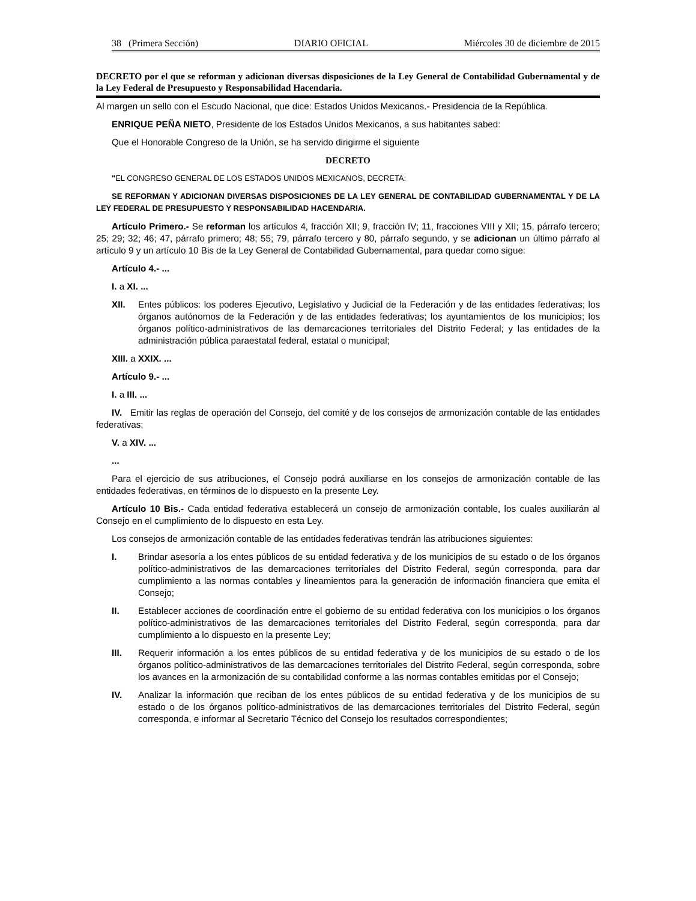38 (Primera Sección) DIARIO OFICIAL Miércoles 30 de diciembre de 2015
DECRETO por el que se reforman y adicionan diversas disposiciones de la Ley General de Contabilidad Gubernamental y de la Ley Federal de Presupuesto y Responsabilidad Hacendaria.
Al margen un sello con el Escudo Nacional, que dice: Estados Unidos Mexicanos.- Presidencia de la República.
ENRIQUE PEÑA NIETO, Presidente de los Estados Unidos Mexicanos, a sus habitantes sabed:
Que el Honorable Congreso de la Unión, se ha servido dirigirme el siguiente
DECRETO
"EL CONGRESO GENERAL DE LOS ESTADOS UNIDOS MEXICANOS, DECRETA:
SE REFORMAN Y ADICIONAN DIVERSAS DISPOSICIONES DE LA LEY GENERAL DE CONTABILIDAD GUBERNAMENTAL Y DE LA LEY FEDERAL DE PRESUPUESTO Y RESPONSABILIDAD HACENDARIA.
Artículo Primero.- Se reforman los artículos 4, fracción XII; 9, fracción IV; 11, fracciones VIII y XII; 15, párrafo tercero; 25; 29; 32; 46; 47, párrafo primero; 48; 55; 79, párrafo tercero y 80, párrafo segundo, y se adicionan un último párrafo al artículo 9 y un artículo 10 Bis de la Ley General de Contabilidad Gubernamental, para quedar como sigue:
Artículo 4.- ...
I. a XI. ...
XII. Entes públicos: los poderes Ejecutivo, Legislativo y Judicial de la Federación y de las entidades federativas; los órganos autónomos de la Federación y de las entidades federativas; los ayuntamientos de los municipios; los órganos político-administrativos de las demarcaciones territoriales del Distrito Federal; y las entidades de la administración pública paraestatal federal, estatal o municipal;
XIII. a XXIX. ...
Artículo 9.- ...
I. a III. ...
IV. Emitir las reglas de operación del Consejo, del comité y de los consejos de armonización contable de las entidades federativas;
V. a XIV. ...
...
Para el ejercicio de sus atribuciones, el Consejo podrá auxiliarse en los consejos de armonización contable de las entidades federativas, en términos de lo dispuesto en la presente Ley.
Artículo 10 Bis.- Cada entidad federativa establecerá un consejo de armonización contable, los cuales auxiliarán al Consejo en el cumplimiento de lo dispuesto en esta Ley.
Los consejos de armonización contable de las entidades federativas tendrán las atribuciones siguientes:
I. Brindar asesoría a los entes públicos de su entidad federativa y de los municipios de su estado o de los órganos político-administrativos de las demarcaciones territoriales del Distrito Federal, según corresponda, para dar cumplimiento a las normas contables y lineamientos para la generación de información financiera que emita el Consejo;
II. Establecer acciones de coordinación entre el gobierno de su entidad federativa con los municipios o los órganos político-administrativos de las demarcaciones territoriales del Distrito Federal, según corresponda, para dar cumplimiento a lo dispuesto en la presente Ley;
III. Requerir información a los entes públicos de su entidad federativa y de los municipios de su estado o de los órganos político-administrativos de las demarcaciones territoriales del Distrito Federal, según corresponda, sobre los avances en la armonización de su contabilidad conforme a las normas contables emitidas por el Consejo;
IV. Analizar la información que reciban de los entes públicos de su entidad federativa y de los municipios de su estado o de los órganos político-administrativos de las demarcaciones territoriales del Distrito Federal, según corresponda, e informar al Secretario Técnico del Consejo los resultados correspondientes;